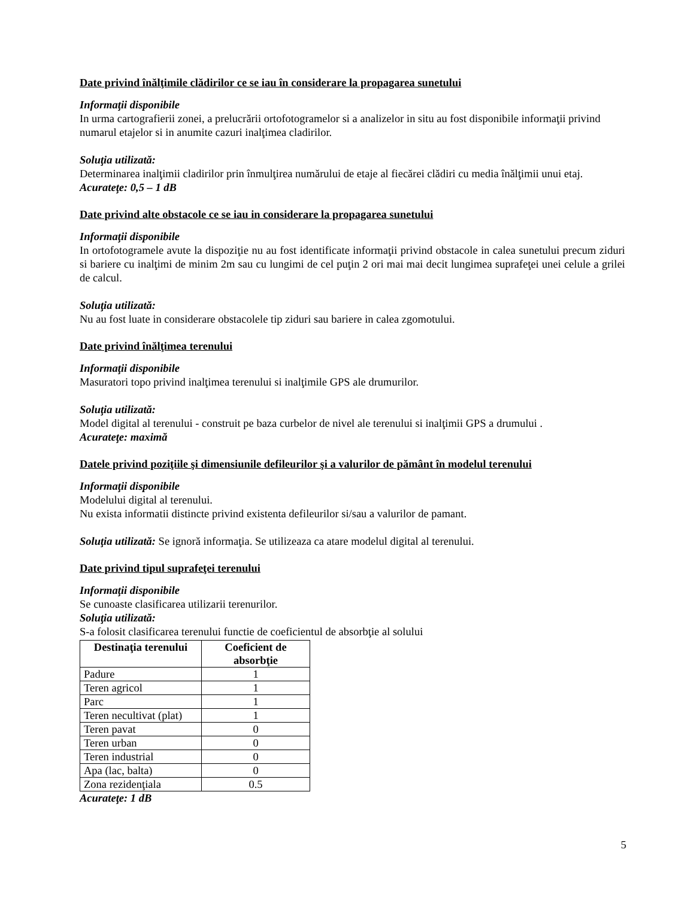Date privind înălţimile clădirilor ce se iau în considerare la propagarea sunetului
Informaţii disponibile
In urma cartografierii zonei, a prelucrării ortofotogramelor si a analizelor in situ au fost disponibile informaţii privind numarul etajelor si in anumite cazuri inalţimea cladirilor.
Soluţia utilizată:
Determinarea inalţimii cladirilor prin înmulţirea numărului de etaje al fiecărei clădiri cu media înălţimii unui etaj.
Acurateţe: 0,5 – 1 dB
Date privind alte obstacole ce se iau in considerare la propagarea sunetului
Informaţii disponibile
In ortofotogramele avute la dispoziţie nu au fost identificate informaţii privind obstacole in calea sunetului precum ziduri si bariere cu inalţimi de minim 2m sau cu lungimi de cel puţin 2 ori mai mai decit lungimea suprafeţei unei celule a grilei de calcul.
Soluţia utilizată:
Nu au fost luate in considerare obstacolele tip ziduri sau bariere in calea zgomotului.
Date privind înălţimea terenului
Informaţii disponibile
Masuratori topo privind inalţimea terenului si inalţimile GPS ale drumurilor.
Soluţia utilizată:
Model digital al terenului - construit pe baza curbelor de nivel ale terenului si inalţimii GPS a drumului .
Acurateţe: maximă
Datele privind poziţiile şi dimensiunile defileurilor şi a valurilor de pământ în modelul terenului
Informaţii disponibile
Modelului digital al terenului.
Nu exista informatii distincte privind existenta defileurilor si/sau a valurilor de pamant.
Soluţia utilizată: Se ignoră informaţia. Se utilizeaza ca atare modelul digital al terenului.
Date privind tipul suprafeţei terenului
Informaţii disponibile
Se cunoaste clasificarea utilizarii terenurilor.
Soluţia utilizată:
S-a folosit clasificarea terenului functie de coeficientul de absorbţie al solului
| Destinaţia terenului | Coeficient de absorbţie |
| --- | --- |
| Padure | 1 |
| Teren agricol | 1 |
| Parc | 1 |
| Teren necultivat (plat) | 1 |
| Teren pavat | 0 |
| Teren urban | 0 |
| Teren industrial | 0 |
| Apa (lac, balta) | 0 |
| Zona rezidenţiala | 0.5 |
Acurateţe: 1 dB
5